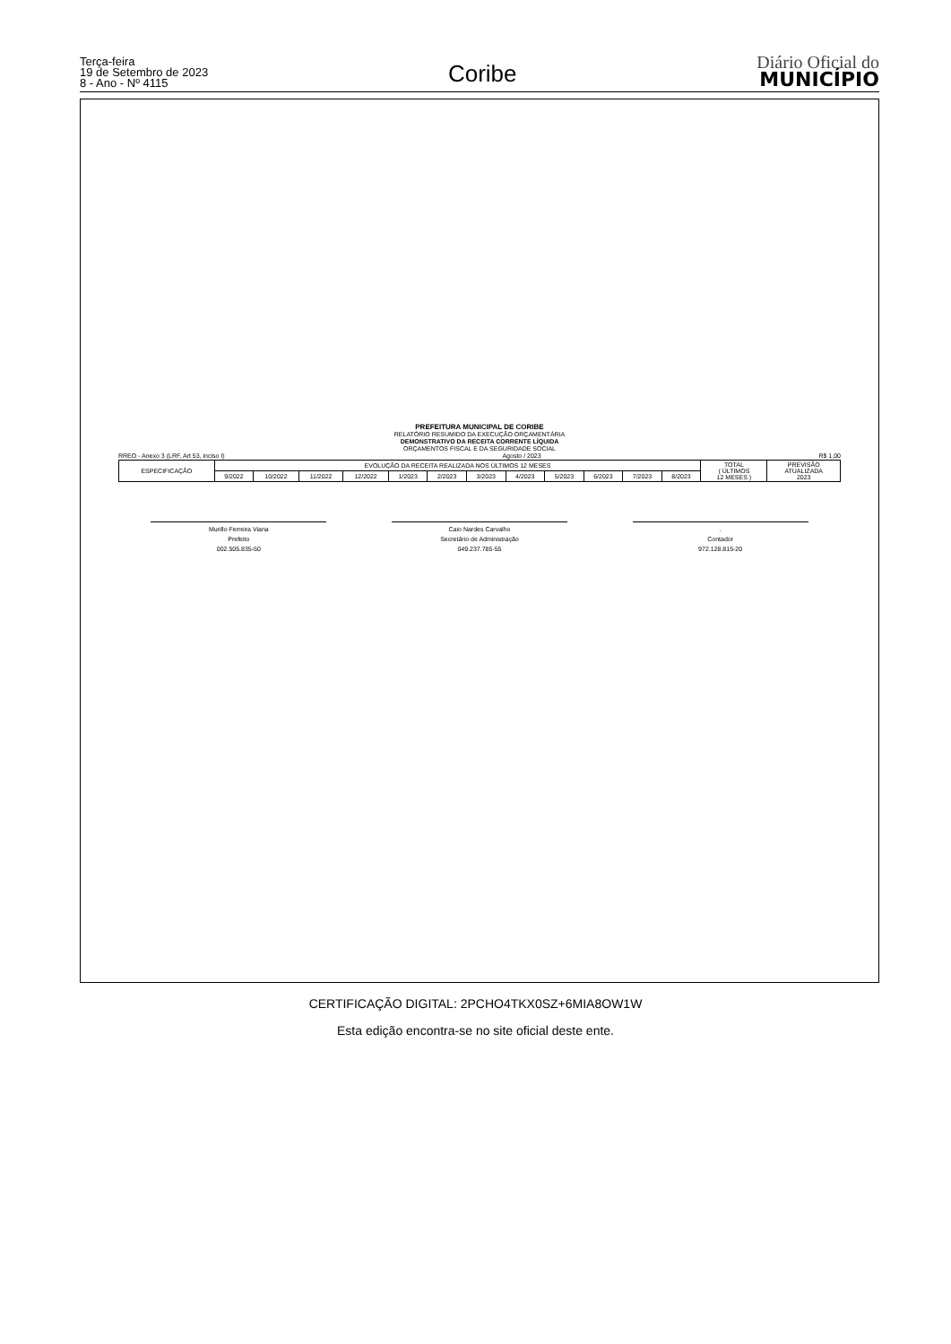Terça-feira
19 de Setembro de 2023
8 - Ano - Nº 4115
Coribe
Diário Oficial do
MUNICÍPIO
PREFEITURA MUNICIPAL DE CORIBE
RELATÓRIO RESUMIDO DA EXECUÇÃO ORÇAMENTÁRIA
DEMONSTRATIVO DA RECEITA CORRENTE LÍQUIDA
ORÇAMENTOS FISCAL E DA SEGURIDADE SOCIAL
RREO - Anexo 3 (LRF, Art 53, inciso I) Agosto / 2023 R$ 1,00
| ESPECIFICAÇÃO | EVOLUÇÃO DA RECEITA REALIZADA NOS ÚLTIMOS 12 MESES | | | | | | | | | | | | TOTAL ( ÚLTIMOS 12 MESES ) | PREVISÃO ATUALIZADA 2023 |
| --- | --- | --- | --- | --- | --- | --- | --- | --- | --- | --- | --- | --- | --- | --- |
| | 9/2022 | 10/2022 | 11/2022 | 12/2022 | 1/2023 | 2/2023 | 3/2023 | 4/2023 | 5/2023 | 6/2023 | 7/2023 | 8/2023 | | |
Murillo Ferreira Viana
Prefeito
002.505.835-50
Caio Nardes Carvalho
Secretário de Administração
049.237.785-55
.
Contador
972.128.815-20
CERTIFICAÇÃO DIGITAL: 2PCHO4TKX0SZ+6MIA8OW1W
Esta edição encontra-se no site oficial deste ente.